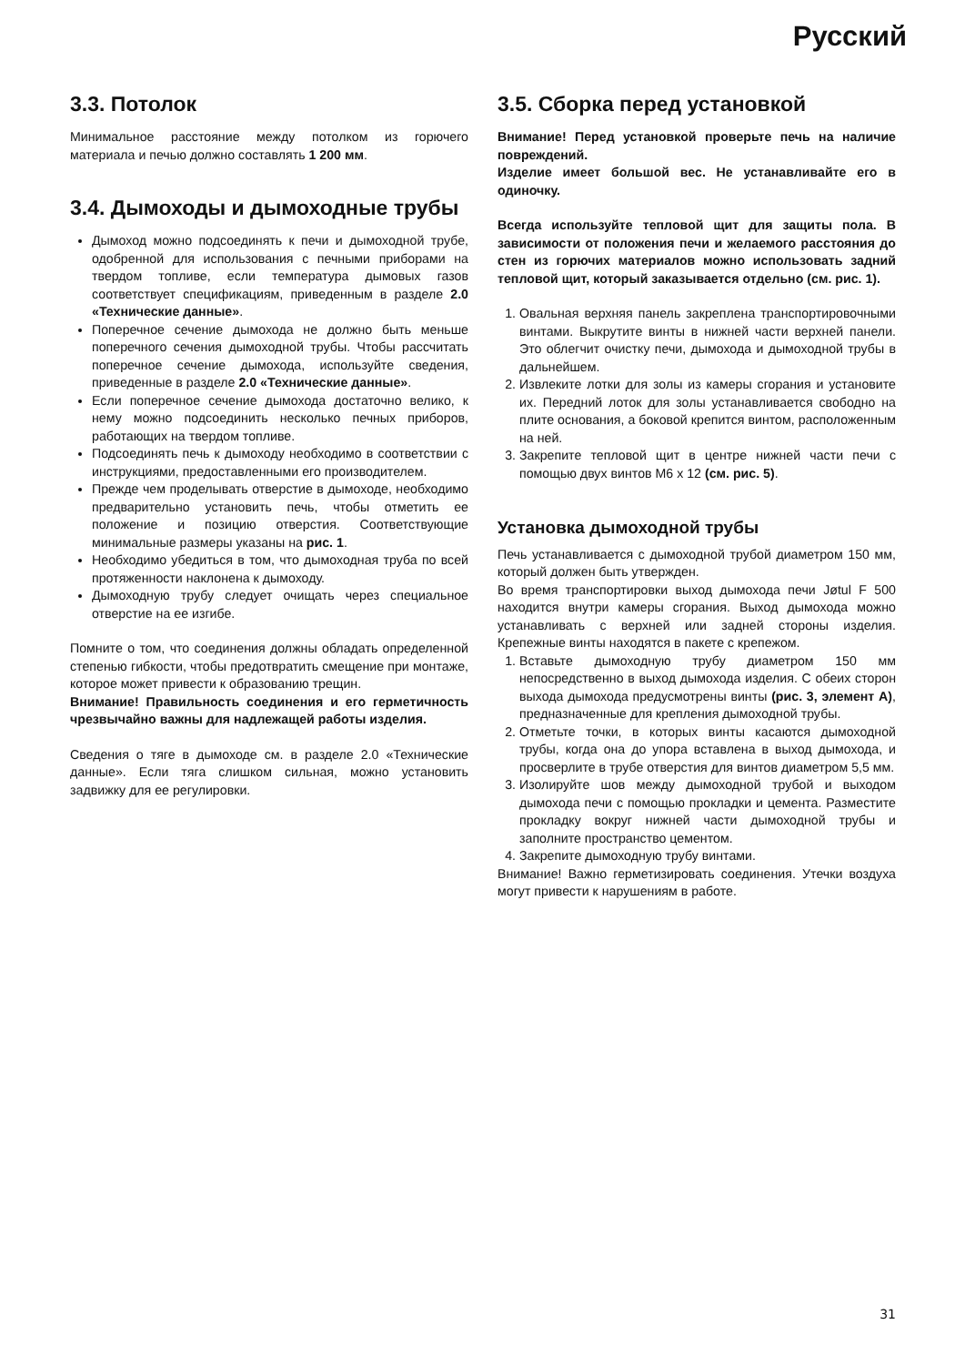Русский
3.3. Потолок
Минимальное расстояние между потолком из горючего материала и печью должно составлять 1 200 мм.
3.4. Дымоходы и дымоходные трубы
Дымоход можно подсоединять к печи и дымоходной трубе, одобренной для использования с печными приборами на твердом топливе, если температура дымовых газов соответствует спецификациям, приведенным в разделе 2.0 «Технические данные».
Поперечное сечение дымохода не должно быть меньше поперечного сечения дымоходной трубы. Чтобы рассчитать поперечное сечение дымохода, используйте сведения, приведенные в разделе 2.0 «Технические данные».
Если поперечное сечение дымохода достаточно велико, к нему можно подсоединить несколько печных приборов, работающих на твердом топливе.
Подсоединять печь к дымоходу необходимо в соответствии с инструкциями, предоставленными его производителем.
Прежде чем проделывать отверстие в дымоходе, необходимо предварительно установить печь, чтобы отметить ее положение и позицию отверстия. Соответствующие минимальные размеры указаны на рис. 1.
Необходимо убедиться в том, что дымоходная труба по всей протяженности наклонена к дымоходу.
Дымоходную трубу следует очищать через специальное отверстие на ее изгибе.
Помните о том, что соединения должны обладать определенной степенью гибкости, чтобы предотвратить смещение при монтаже, которое может привести к образованию трещин.
Внимание! Правильность соединения и его герметичность чрезвычайно важны для надлежащей работы изделия.
Сведения о тяге в дымоходе см. в разделе 2.0 «Технические данные». Если тяга слишком сильная, можно установить задвижку для ее регулировки.
3.5. Сборка перед установкой
Внимание! Перед установкой проверьте печь на наличие повреждений.
Изделие имеет большой вес. Не устанавливайте его в одиночку.
Всегда используйте тепловой щит для защиты пола. В зависимости от положения печи и желаемого расстояния до стен из горючих материалов можно использовать задний тепловой щит, который заказывается отдельно (см. рис. 1).
1. Овальная верхняя панель закреплена транспортировочными винтами. Выкрутите винты в нижней части верхней панели. Это облегчит очистку печи, дымохода и дымоходной трубы в дальнейшем.
2. Извлеките лотки для золы из камеры сгорания и установите их. Передний лоток для золы устанавливается свободно на плите основания, а боковой крепится винтом, расположенным на ней.
3. Закрепите тепловой щит в центре нижней части печи с помощью двух винтов M6 x 12 (см. рис. 5).
Установка дымоходной трубы
Печь устанавливается с дымоходной трубой диаметром 150 мм, который должен быть утвержден.
Во время транспортировки выход дымохода печи Jøtul F 500 находится внутри камеры сгорания. Выход дымохода можно устанавливать с верхней или задней стороны изделия. Крепежные винты находятся в пакете с крепежом.
1. Вставьте дымоходную трубу диаметром 150 мм непосредственно в выход дымохода изделия. С обеих сторон выхода дымохода предусмотрены винты (рис. 3, элемент А), предназначенные для крепления дымоходной трубы.
2. Отметьте точки, в которых винты касаются дымоходной трубы, когда она до упора вставлена в выход дымохода, и просверлите в трубе отверстия для винтов диаметром 5,5 мм.
3. Изолируйте шов между дымоходной трубой и выходом дымохода печи с помощью прокладки и цемента. Разместите прокладку вокруг нижней части дымоходной трубы и заполните пространство цементом.
4. Закрепите дымоходную трубу винтами.
Внимание! Важно герметизировать соединения. Утечки воздуха могут привести к нарушениям в работе.
31